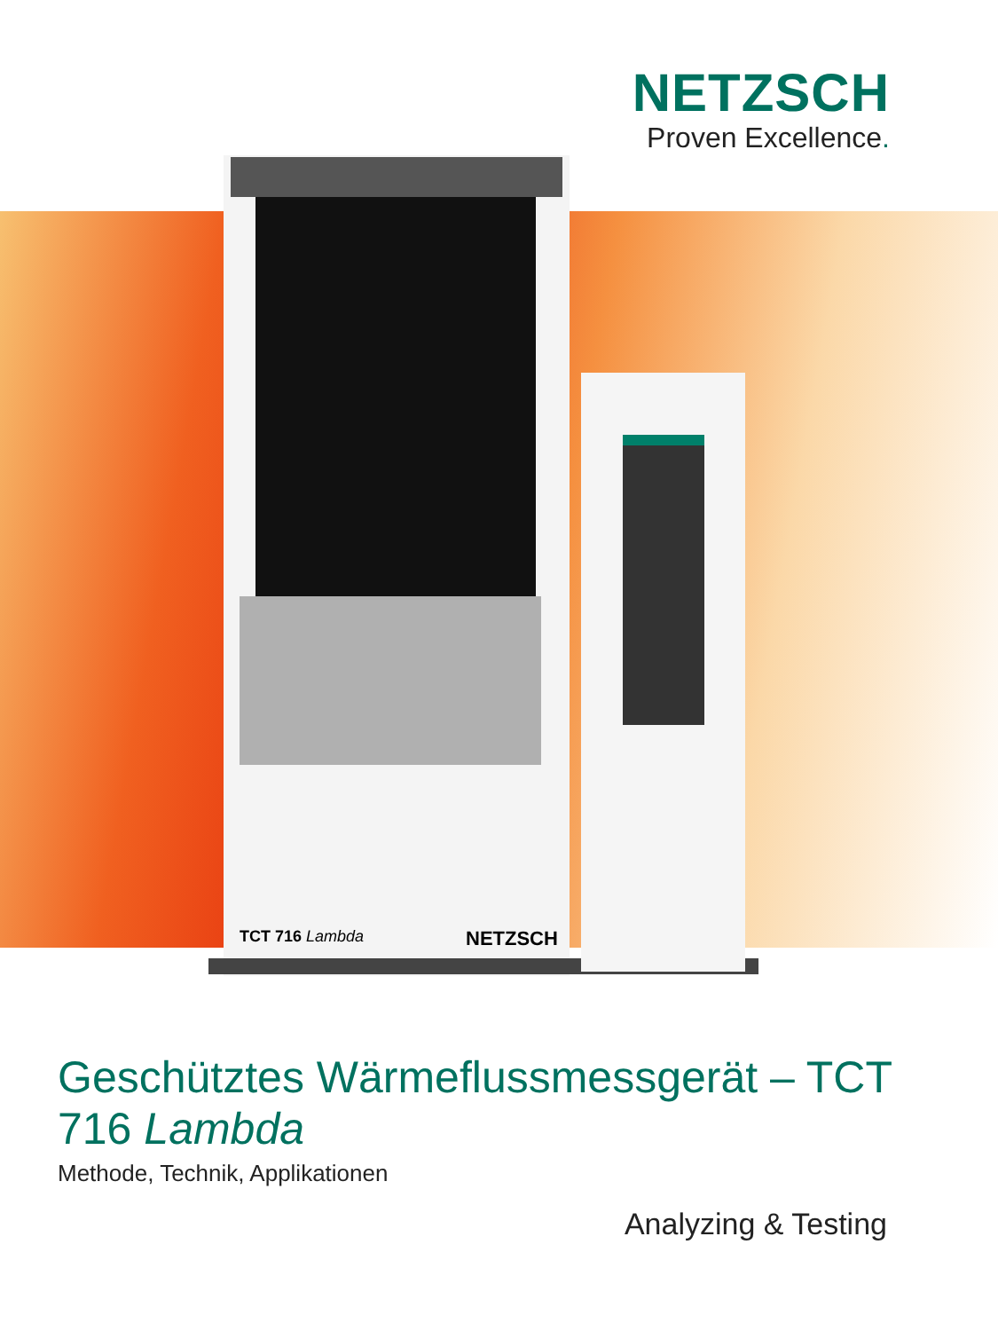NETZSCH
Proven Excellence.
TCT 716 Lambda NETZSCH
Geschütztes Wärmeflussmessgerät – TCT 716 Lambda
Methode, Technik, Applikationen
Analyzing & Testing